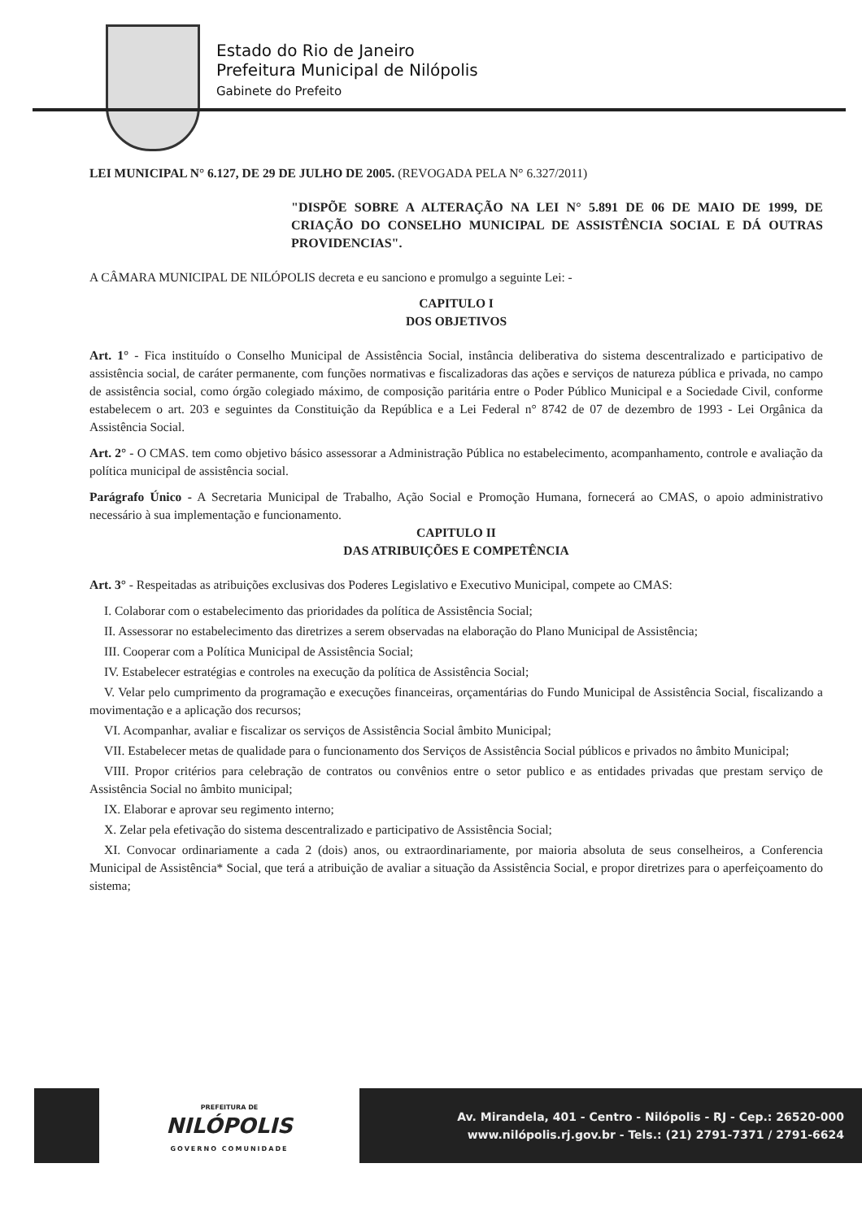Estado do Rio de Janeiro
Prefeitura Municipal de Nilópolis
Gabinete do Prefeito
LEI MUNICIPAL N° 6.127, DE 29 DE JULHO DE 2005. (REVOGADA PELA N° 6.327/2011)
"DISPÕE SOBRE A ALTERAÇÃO NA LEI N° 5.891 DE 06 DE MAIO DE 1999, DE CRIAÇÃO DO CONSELHO MUNICIPAL DE ASSISTÊNCIA SOCIAL E DÁ OUTRAS PROVIDENCIAS".
A CÂMARA MUNICIPAL DE NILÓPOLIS decreta e eu sanciono e promulgo a seguinte Lei: -
CAPITULO I
DOS OBJETIVOS
Art. 1° - Fica instituído o Conselho Municipal de Assistência Social, instância deliberativa do sistema descentralizado e participativo de assistência social, de caráter permanente, com funções normativas e fiscalizadoras das ações e serviços de natureza pública e privada, no campo de assistência social, como órgão colegiado máximo, de composição paritária entre o Poder Público Municipal e a Sociedade Civil, conforme estabelecem o art. 203 e seguintes da Constituição da República e a Lei Federal n° 8742 de 07 de dezembro de 1993 - Lei Orgânica da Assistência Social.
Art. 2° - O CMAS. tem como objetivo básico assessorar a Administração Pública no estabelecimento, acompanhamento, controle e avaliação da política municipal de assistência social.
Parágrafo Único - A Secretaria Municipal de Trabalho, Ação Social e Promoção Humana, fornecerá ao CMAS, o apoio administrativo necessário à sua implementação e funcionamento.
CAPITULO II
DAS ATRIBUIÇÕES E COMPETÊNCIA
Art. 3° - Respeitadas as atribuições exclusivas dos Poderes Legislativo e Executivo Municipal, compete ao CMAS:
I. Colaborar com o estabelecimento das prioridades da política de Assistência Social;
II. Assessorar no estabelecimento das diretrizes a serem observadas na elaboração do Plano Municipal de Assistência;
III. Cooperar com a Política Municipal de Assistência Social;
IV. Estabelecer estratégias e controles na execução da política de Assistência Social;
V. Velar pelo cumprimento da programação e execuções financeiras, orçamentárias do Fundo Municipal de Assistência Social, fiscalizando a movimentação e a aplicação dos recursos;
VI. Acompanhar, avaliar e fiscalizar os serviços de Assistência Social âmbito Municipal;
VII. Estabelecer metas de qualidade para o funcionamento dos Serviços de Assistência Social públicos e privados no âmbito Municipal;
VIII. Propor critérios para celebração de contratos ou convênios entre o setor publico e as entidades privadas que prestam serviço de Assistência Social no âmbito municipal;
IX. Elaborar e aprovar seu regimento interno;
X. Zelar pela efetivação do sistema descentralizado e participativo de Assistência Social;
XI. Convocar ordinariamente a cada 2 (dois) anos, ou extraordinariamente, por maioria absoluta de seus conselheiros, a Conferencia Municipal de Assistência* Social, que terá a atribuição de avaliar a situação da Assistência Social, e propor diretrizes para o aperfeiçoamento do sistema;
PREFEITURA DE
NILÓPOLIS
GOVERNO COMUNIDADE
Av. Mirandela, 401 - Centro - Nilópolis - RJ - Cep.: 26520-000
www.nilópolis.rj.gov.br - Tels.: (21) 2791-7371 / 2791-6624